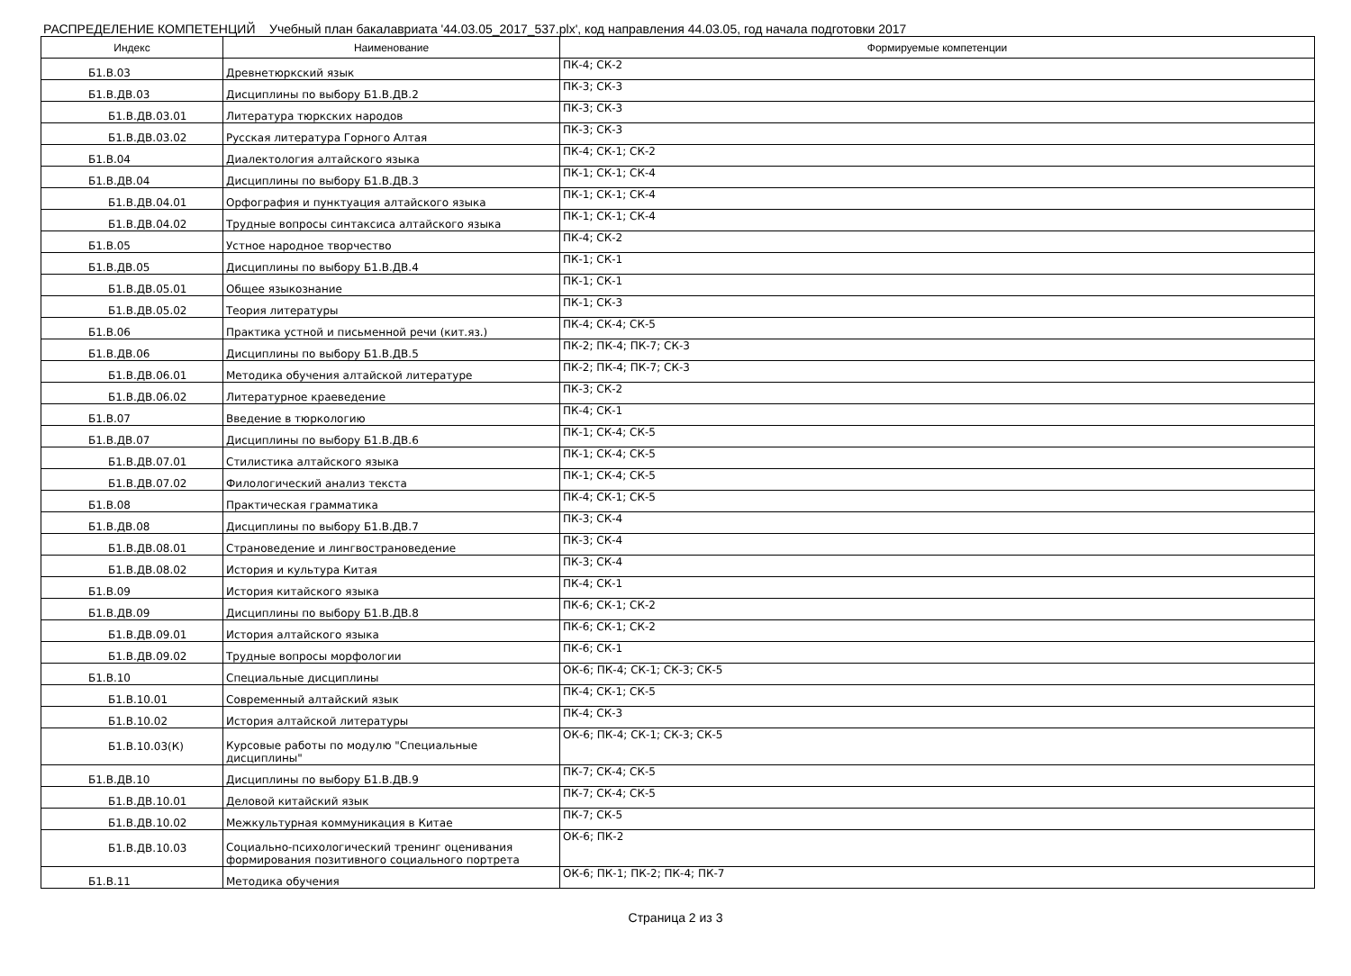РАСПРЕДЕЛЕНИЕ КОМПЕТЕНЦИЙ Учебный план бакалавриата '44.03.05_2017_537.plx', код направления 44.03.05, год начала подготовки 2017
| Индекс | Наименование | Формируемые компетенции |
| --- | --- | --- |
| Б1.В.03 | Древнетюркский язык | ПК-4; СК-2 |
| Б1.В.ДВ.03 | Дисциплины по выбору Б1.В.ДВ.2 | ПК-3; СК-3 |
| Б1.В.ДВ.03.01 | Литература тюркских народов | ПК-3; СК-3 |
| Б1.В.ДВ.03.02 | Русская литература Горного Алтая | ПК-3; СК-3 |
| Б1.В.04 | Диалектология алтайского языка | ПК-4; СК-1; СК-2 |
| Б1.В.ДВ.04 | Дисциплины по выбору Б1.В.ДВ.3 | ПК-1; СК-1; СК-4 |
| Б1.В.ДВ.04.01 | Орфография и пунктуация алтайского языка | ПК-1; СК-1; СК-4 |
| Б1.В.ДВ.04.02 | Трудные вопросы синтаксиса алтайского языка | ПК-1; СК-1; СК-4 |
| Б1.В.05 | Устное народное творчество | ПК-4; СК-2 |
| Б1.В.ДВ.05 | Дисциплины по выбору Б1.В.ДВ.4 | ПК-1; СК-1 |
| Б1.В.ДВ.05.01 | Общее языкознание | ПК-1; СК-1 |
| Б1.В.ДВ.05.02 | Теория литературы | ПК-1; СК-3 |
| Б1.В.06 | Практика устной и письменной речи (кит.яз.) | ПК-4; СК-4; СК-5 |
| Б1.В.ДВ.06 | Дисциплины по выбору Б1.В.ДВ.5 | ПК-2; ПК-4; ПК-7; СК-3 |
| Б1.В.ДВ.06.01 | Методика обучения алтайской литературе | ПК-2; ПК-4; ПК-7; СК-3 |
| Б1.В.ДВ.06.02 | Литературное краеведение | ПК-3; СК-2 |
| Б1.В.07 | Введение в тюркологию | ПК-4; СК-1 |
| Б1.В.ДВ.07 | Дисциплины по выбору Б1.В.ДВ.6 | ПК-1; СК-4; СК-5 |
| Б1.В.ДВ.07.01 | Стилистика алтайского языка | ПК-1; СК-4; СК-5 |
| Б1.В.ДВ.07.02 | Филологический анализ текста | ПК-1; СК-4; СК-5 |
| Б1.В.08 | Практическая грамматика | ПК-4; СК-1; СК-5 |
| Б1.В.ДВ.08 | Дисциплины по выбору Б1.В.ДВ.7 | ПК-3; СК-4 |
| Б1.В.ДВ.08.01 | Страноведение и лингвострановедение | ПК-3; СК-4 |
| Б1.В.ДВ.08.02 | История и культура Китая | ПК-3; СК-4 |
| Б1.В.09 | История китайского языка | ПК-4; СК-1 |
| Б1.В.ДВ.09 | Дисциплины по выбору Б1.В.ДВ.8 | ПК-6; СК-1; СК-2 |
| Б1.В.ДВ.09.01 | История алтайского языка | ПК-6; СК-1; СК-2 |
| Б1.В.ДВ.09.02 | Трудные вопросы морфологии | ПК-6; СК-1 |
| Б1.В.10 | Специальные дисциплины | ОК-6; ПК-4; СК-1; СК-3; СК-5 |
| Б1.В.10.01 | Современный алтайский язык | ПК-4; СК-1; СК-5 |
| Б1.В.10.02 | История алтайской литературы | ПК-4; СК-3 |
| Б1.В.10.03(К) | Курсовые работы по модулю "Специальные дисциплины" | ОК-6; ПК-4; СК-1; СК-3; СК-5 |
| Б1.В.ДВ.10 | Дисциплины по выбору Б1.В.ДВ.9 | ПК-7; СК-4; СК-5 |
| Б1.В.ДВ.10.01 | Деловой китайский язык | ПК-7; СК-4; СК-5 |
| Б1.В.ДВ.10.02 | Межкультурная коммуникация в Китае | ПК-7; СК-5 |
| Б1.В.ДВ.10.03 | Социально-психологический тренинг оценивания формирования позитивного социального портрета | ОК-6; ПК-2 |
| Б1.В.11 | Методика обучения | ОК-6; ПК-1; ПК-2; ПК-4; ПК-7 |
Страница 2 из 3